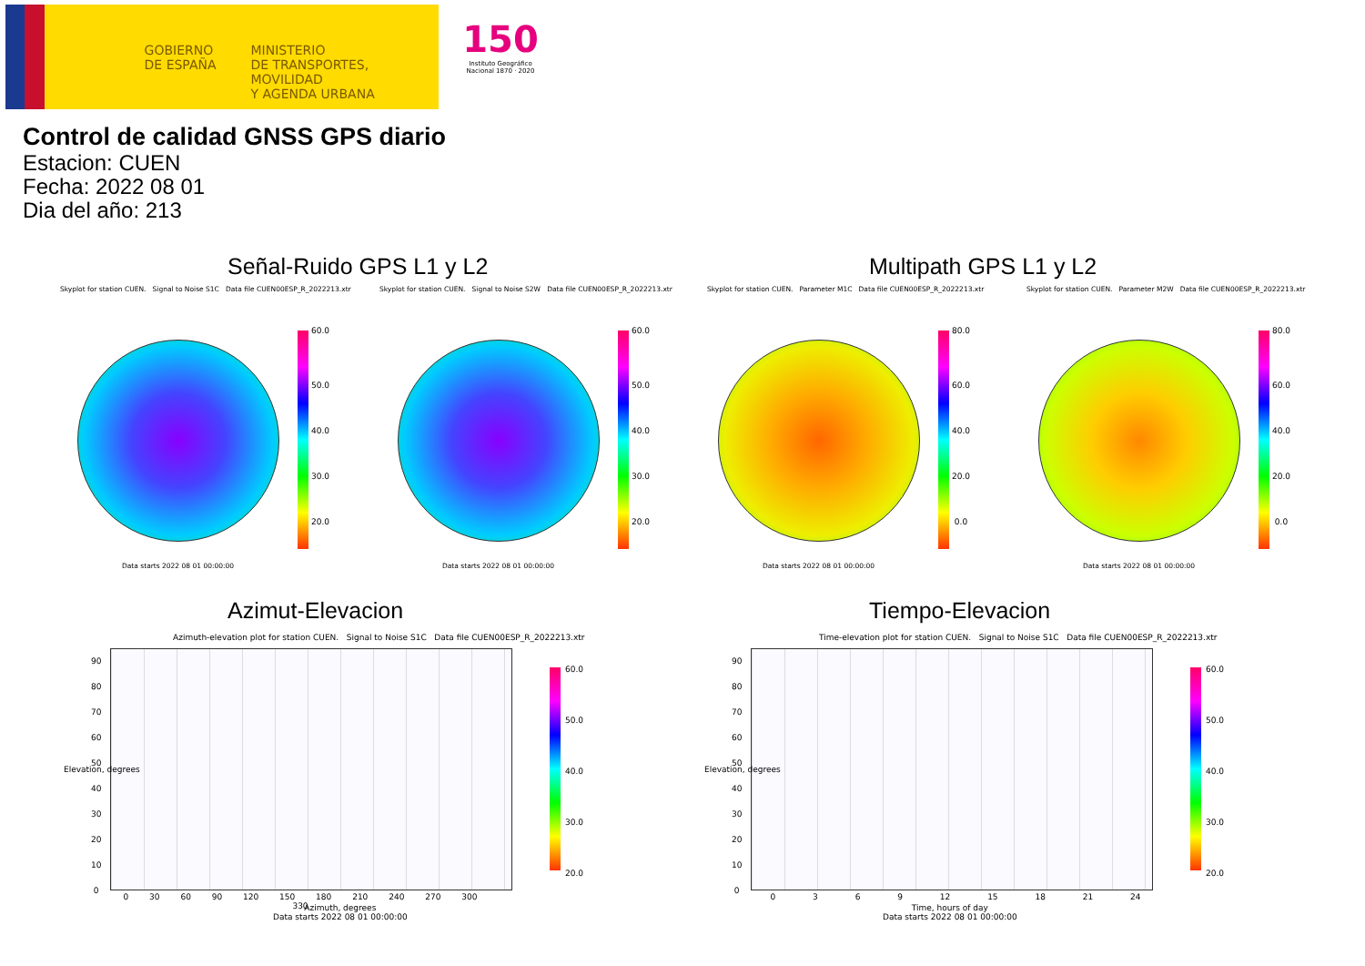GOBIERNO DE ESPAÑA
MINISTERIO
DE TRANSPORTES, MOVILIDAD
Y AGENDA URBANA
150
Instituto Geográfico Nacional 1870 · 2020
Control de calidad GNSS GPS diario
Estacion: CUEN
Fecha: 2022 08 01
Dia del año: 213
Señal-Ruido GPS L1 y L2 Multipath GPS L1 y L2
Skyplot for station CUEN. Signal to Noise S1C Data file CUEN00ESP_R_2022213.xtr
Skyplot for station CUEN. Signal to Noise S2W Data file CUEN00ESP_R_2022213.xtr
Skyplot for station CUEN. Parameter M1C Data file CUEN00ESP_R_2022213.xtr
Skyplot for station CUEN. Parameter M2W Data file CUEN00ESP_R_2022213.xtr
60.0
50.0
40.0
30.0
20.0
60.0
50.0
40.0
30.0
20.0
80.0
60.0
40.0
20.0
0.0
80.0
60.0
40.0
20.0
0.0
Data starts 2022 08 01 00:00:00
Data starts 2022 08 01 00:00:00
Data starts 2022 08 01 00:00:00
Data starts 2022 08 01 00:00:00
Azimut-Elevacion Tiempo-Elevacion
Azimuth-elevation plot for station CUEN. Signal to Noise S1C Data file CUEN00ESP_R_2022213.xtr
Time-elevation plot for station CUEN. Signal to Noise S1C Data file CUEN00ESP_R_2022213.xtr
60.0
50.0
40.0
30.0
20.0
60.0
50.0
40.0
30.0
20.0
90
80
70
60
50
40
30
20
10
0
90
80
70
60
50
40
30
20
10
0
0 30 60 90 120 150 180 210 240 270 300 330
Azimuth, degrees
Data starts 2022 08 01 00:00:00
0 3 6 9 12 15 18 21 24
Time, hours of day
Data starts 2022 08 01 00:00:00
Elevation, degrees Elevation, degrees